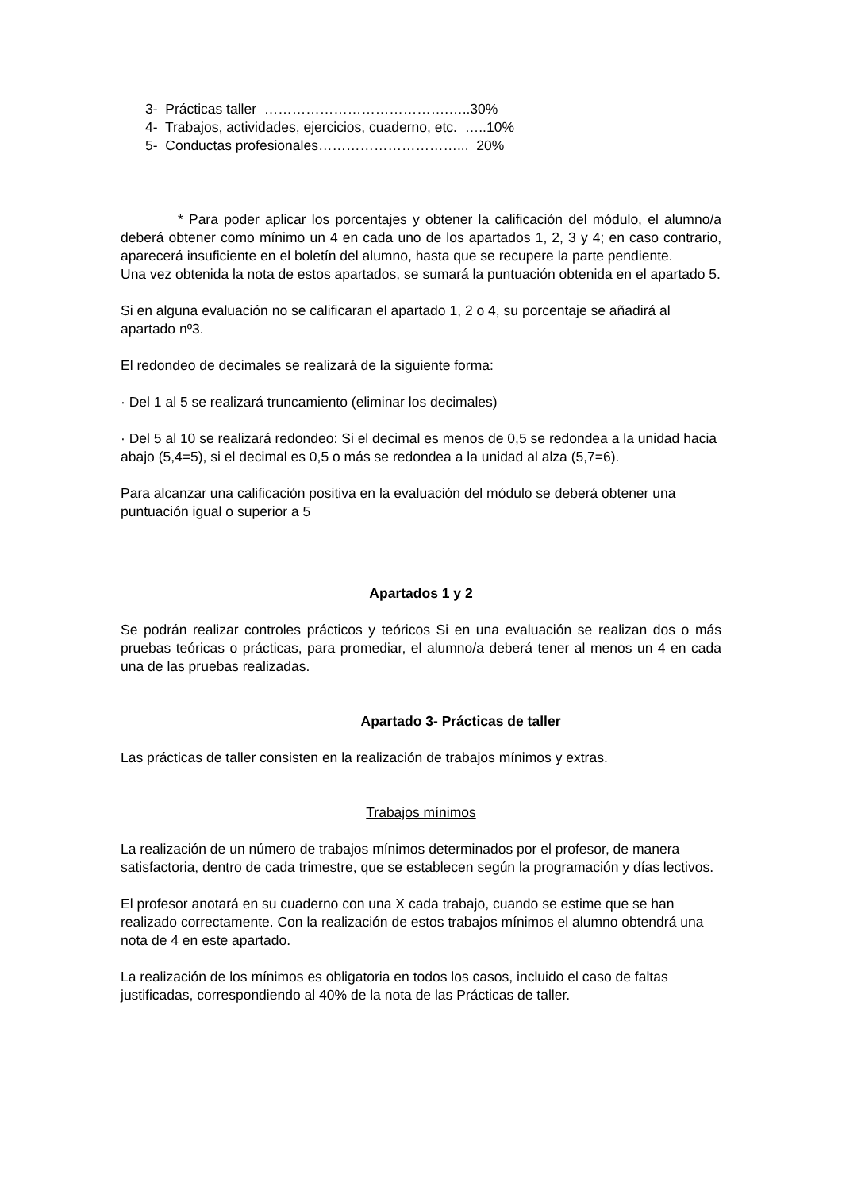3- Prácticas taller ………………………………….…..30%
4- Trabajos, actividades, ejercicios, cuaderno, etc. …..10%
5- Conductas profesionales…………………………... 20%
* Para poder aplicar los porcentajes y obtener la calificación del módulo, el alumno/a deberá obtener como mínimo un 4 en cada uno de los apartados 1, 2, 3 y 4; en caso contrario, aparecerá insuficiente en el boletín del alumno, hasta que se recupere la parte pendiente.
Una vez obtenida la nota de estos apartados, se sumará la puntuación obtenida en el apartado 5.
Si en alguna evaluación no se calificaran el apartado 1, 2 o 4, su porcentaje se añadirá al apartado nº3.
El redondeo de decimales se realizará de la siguiente forma:
· Del 1 al 5 se realizará truncamiento (eliminar los decimales)
· Del 5 al 10 se realizará redondeo: Si el decimal es menos de 0,5 se redondea a la unidad hacia abajo (5,4=5), si el decimal es 0,5 o más se redondea a la unidad al alza (5,7=6).
Para alcanzar una calificación positiva en la evaluación del módulo se deberá obtener una puntuación igual o superior a 5
Apartados 1 y 2
Se podrán realizar controles prácticos y teóricos Si en una evaluación se realizan dos o más pruebas teóricas o prácticas, para promediar, el alumno/a deberá tener al menos un 4 en cada una de las pruebas realizadas.
Apartado 3- Prácticas de taller
Las prácticas de taller consisten en la realización de trabajos mínimos y extras.
Trabajos mínimos
La realización de un número de trabajos mínimos determinados por el profesor, de manera satisfactoria, dentro de cada trimestre, que se establecen según la programación y días lectivos.
El profesor anotará en su cuaderno con una X cada trabajo, cuando se estime que se han realizado correctamente. Con la realización de estos trabajos mínimos el alumno obtendrá una nota de 4 en este apartado.
La realización de los mínimos es obligatoria en todos los casos, incluido el caso de faltas justificadas, correspondiendo al 40% de la nota de las Prácticas de taller.